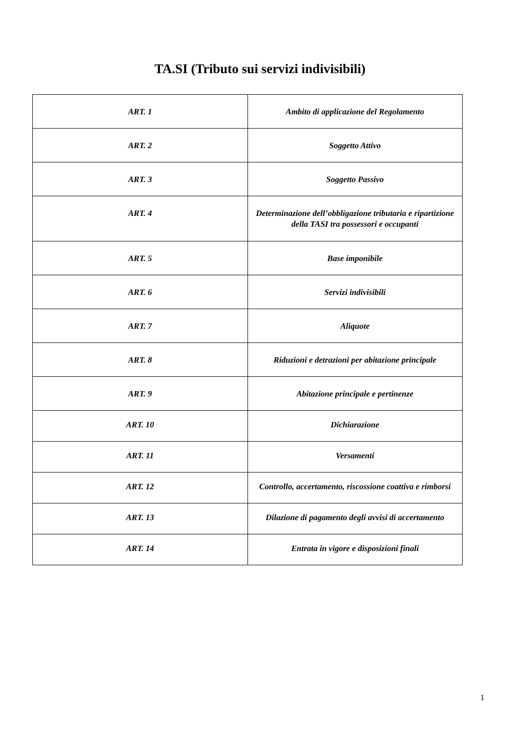TA.SI (Tributo sui servizi indivisibili)
| ART. 1 | Ambito di applicazione del Regolamento |
| ART. 2 | Soggetto Attivo |
| ART. 3 | Soggetto Passivo |
| ART. 4 | Determinazione dell’obbligazione tributaria e ripartizione della TASI tra possessori e occupanti |
| ART. 5 | Base imponibile |
| ART. 6 | Servizi indivisibili |
| ART. 7 | Aliquote |
| ART. 8 | Riduzioni e detrazioni per abitazione principale |
| ART. 9 | Abitazione principale e pertinenze |
| ART. 10 | Dichiarazione |
| ART. 11 | Versamenti |
| ART. 12 | Controllo, accertamento, riscossione coattiva e rimborsi |
| ART. 13 | Dilazione di pagamento degli avvisi di accertamento |
| ART. 14 | Entrata in vigore e disposizioni finali |
1